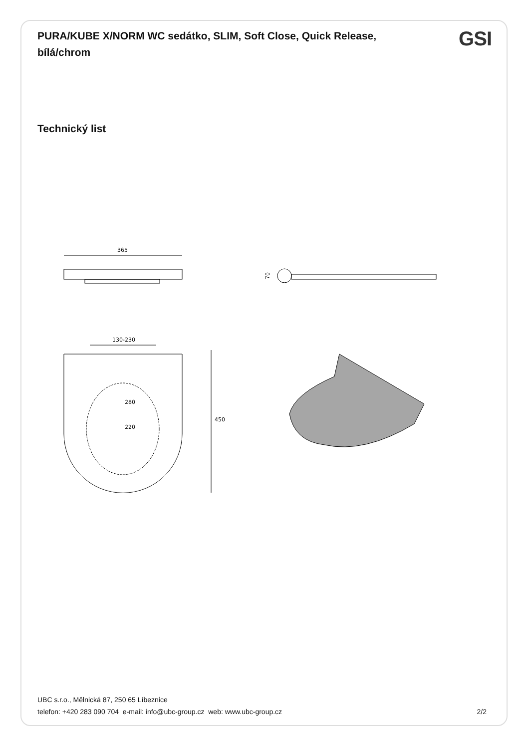PURA/KUBE X/NORM WC sedátko, SLIM, Soft Close, Quick Release, bílá/chrom
GSI
Technický list
365
70
130-230
220
280
450
UBC s.r.o., Mělnická 87, 250 65 Líbeznice
telefon: +420 283 090 704 e-mail: info@ubc-group.cz web: www.ubc-group.cz 2/2